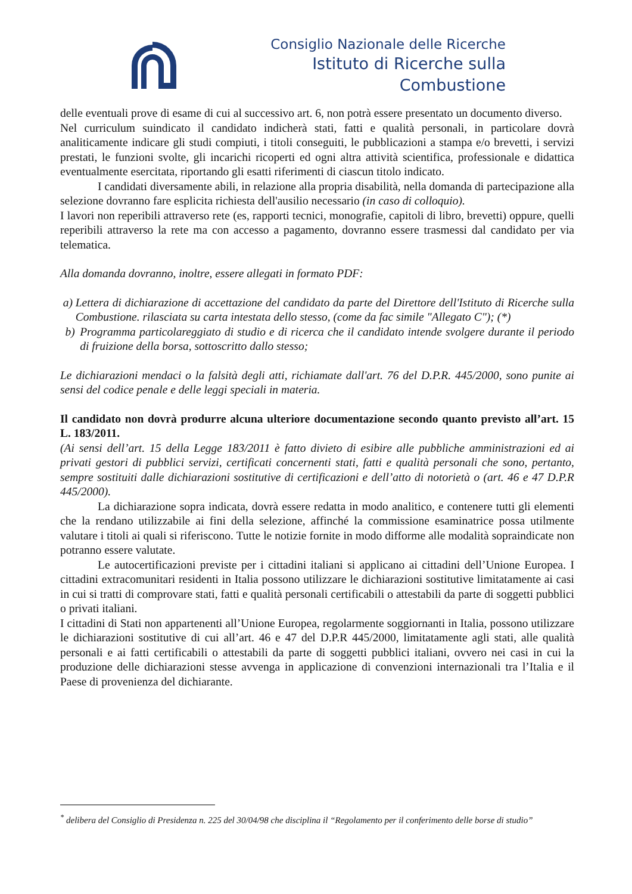Consiglio Nazionale delle Ricerche
Istituto di Ricerche sulla Combustione
delle eventuali prove di esame di cui al successivo art. 6, non potrà essere presentato un documento diverso.
Nel curriculum suindicato il candidato indicherà stati, fatti e qualità personali, in particolare dovrà analiticamente indicare gli studi compiuti, i titoli conseguiti, le pubblicazioni a stampa e/o brevetti, i servizi prestati, le funzioni svolte, gli incarichi ricoperti ed ogni altra attività scientifica, professionale e didattica eventualmente esercitata, riportando gli esatti riferimenti di ciascun titolo indicato.
I candidati diversamente abili, in relazione alla propria disabilità, nella domanda di partecipazione alla selezione dovranno fare esplicita richiesta dell'ausilio necessario (in caso di colloquio).
I lavori non reperibili attraverso rete (es, rapporti tecnici, monografie, capitoli di libro, brevetti) oppure, quelli reperibili attraverso la rete ma con accesso a pagamento, dovranno essere trasmessi dal candidato per via telematica.
Alla domanda dovranno, inoltre, essere allegati in formato PDF:
a) Lettera di dichiarazione di accettazione del candidato da parte del Direttore dell'Istituto di Ricerche sulla Combustione. rilasciata su carta intestata dello stesso, (come da fac simile "Allegato C"); (*)
b) Programma particolareggiato di studio e di ricerca che il candidato intende svolgere durante il periodo di fruizione della borsa, sottoscritto dallo stesso;
Le dichiarazioni mendaci o la falsità degli atti, richiamate dall'art. 76 del D.P.R. 445/2000, sono punite ai sensi del codice penale e delle leggi speciali in materia.
Il candidato non dovrà produrre alcuna ulteriore documentazione secondo quanto previsto all’art. 15 L. 183/2011.
(Ai sensi dell’art. 15 della Legge 183/2011 è fatto divieto di esibire alle pubbliche amministrazioni ed ai privati gestori di pubblici servizi, certificati concernenti stati, fatti e qualità personali che sono, pertanto, sempre sostituiti dalle dichiarazioni sostitutive di certificazioni e dell’atto di notorietà o (art. 46 e 47 D.P.R 445/2000).
La dichiarazione sopra indicata, dovrà essere redatta in modo analitico, e contenere tutti gli elementi che la rendano utilizzabile ai fini della selezione, affinché la commissione esaminatrice possa utilmente valutare i titoli ai quali si riferiscono. Tutte le notizie fornite in modo difforme alle modalità sopraindicate non potranno essere valutate.
Le autocertificazioni previste per i cittadini italiani si applicano ai cittadini dell’Unione Europea. I cittadini extracomunitari residenti in Italia possono utilizzare le dichiarazioni sostitutive limitatamente ai casi in cui si tratti di comprovare stati, fatti e qualità personali certificabili o attestabili da parte di soggetti pubblici o privati italiani.
I cittadini di Stati non appartenenti all’Unione Europea, regolarmente soggiornanti in Italia, possono utilizzare le dichiarazioni sostitutive di cui all’art. 46 e 47 del D.P.R 445/2000, limitatamente agli stati, alle qualità personali e ai fatti certificabili o attestabili da parte di soggetti pubblici italiani, ovvero nei casi in cui la produzione delle dichiarazioni stesse avvenga in applicazione di convenzioni internazionali tra l’Italia e il Paese di provenienza del dichiarante.
<sup>*</sup> delibera del Consiglio di Presidenza n. 225 del 30/04/98 che disciplina il “Regolamento per il conferimento delle borse di studio”